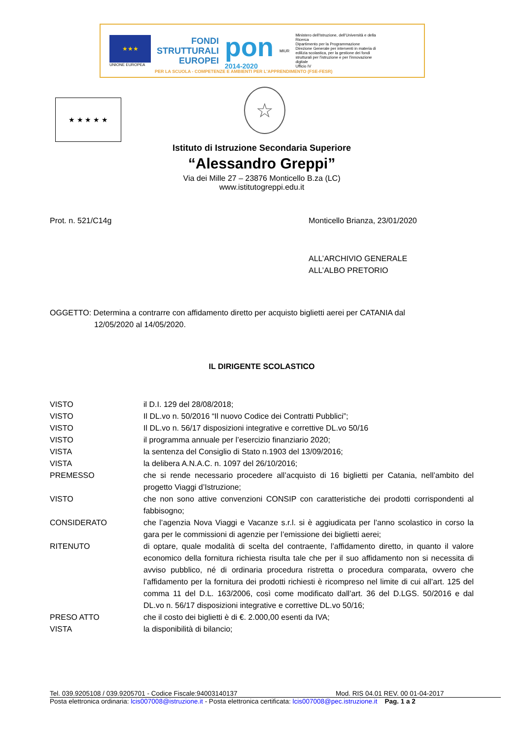★★★
UNIONE EUROPEA
FONDI
STRUTTURALI
EUROPEI
pon
2014-2020
MIUR
Ministero dell'Istruzione, dell'Università e della Ricerca
Dipartimento per la Programmazione
Direzione Generale per interventi in materia di edilizia scolastica, per la gestione dei fondi strutturali per l'istruzione e per l'innovazione digitale
Ufficio IV
PER LA SCUOLA - COMPETENZE E AMBIENTI PER L'APPRENDIMENTO (FSE-FESR)
★ ★ ★ ★ ★ ☆
Istituto di Istruzione Secondaria Superiore
“Alessandro Greppi”
Via dei Mille 27 – 23876 Monticello B.za (LC)
www.istitutogreppi.edu.it
Prot. n. 521/C14g Monticello Brianza, 23/01/2020
ALL’ARCHIVIO GENERALE
ALL’ALBO PRETORIO
OGGETTO: Determina a contrarre con affidamento diretto per acquisto biglietti aerei per CATANIA dal
12/05/2020 al 14/05/2020.
IL DIRIGENTE SCOLASTICO
VISTO il D.I. 129 del 28/08/2018;
VISTO Il DL.vo n. 50/2016 “Il nuovo Codice dei Contratti Pubblici”;
VISTO Il DL.vo n. 56/17 disposizioni integrative e correttive DL.vo 50/16
VISTO il programma annuale per l’esercizio finanziario 2020;
VISTA la sentenza del Consiglio di Stato n.1903 del 13/09/2016;
VISTA la delibera A.N.A.C. n. 1097 del 26/10/2016;
PREMESSO che si rende necessario procedere all’acquisto di 16 biglietti per Catania, nell’ambito del progetto Viaggi d’Istruzione;
VISTO che non sono attive convenzioni CONSIP con caratteristiche dei prodotti corrispondenti al fabbisogno;
CONSIDERATO che l’agenzia Nova Viaggi e Vacanze s.r.l. si è aggiudicata per l’anno scolastico in corso la gara per le commissioni di agenzie per l’emissione dei biglietti aerei;
RITENUTO di optare, quale modalità di scelta del contraente, l’affidamento diretto, in quanto il valore economico della fornitura richiesta risulta tale che per il suo affidamento non si necessita di avviso pubblico, né di ordinaria procedura ristretta o procedura comparata, ovvero che l’affidamento per la fornitura dei prodotti richiesti è ricompreso nel limite di cui all’art. 125 del comma 11 del D.L. 163/2006, così come modificato dall’art. 36 del D.LGS. 50/2016 e dal DL.vo n. 56/17 disposizioni integrative e correttive DL.vo 50/16;
PRESO ATTO che il costo dei biglietti è di €. 2.000,00 esenti da IVA;
VISTA la disponibilità di bilancio;
Tel. 039.9205108 / 039.9205701 - Codice Fiscale:94003140137 Mod. RIS 04.01 REV. 00 01-04-2017
Posta elettronica ordinaria: lcis007008@istruzione.it - Posta elettronica certificata: lcis007008@pec.istruzione.it Pag. 1 a 2